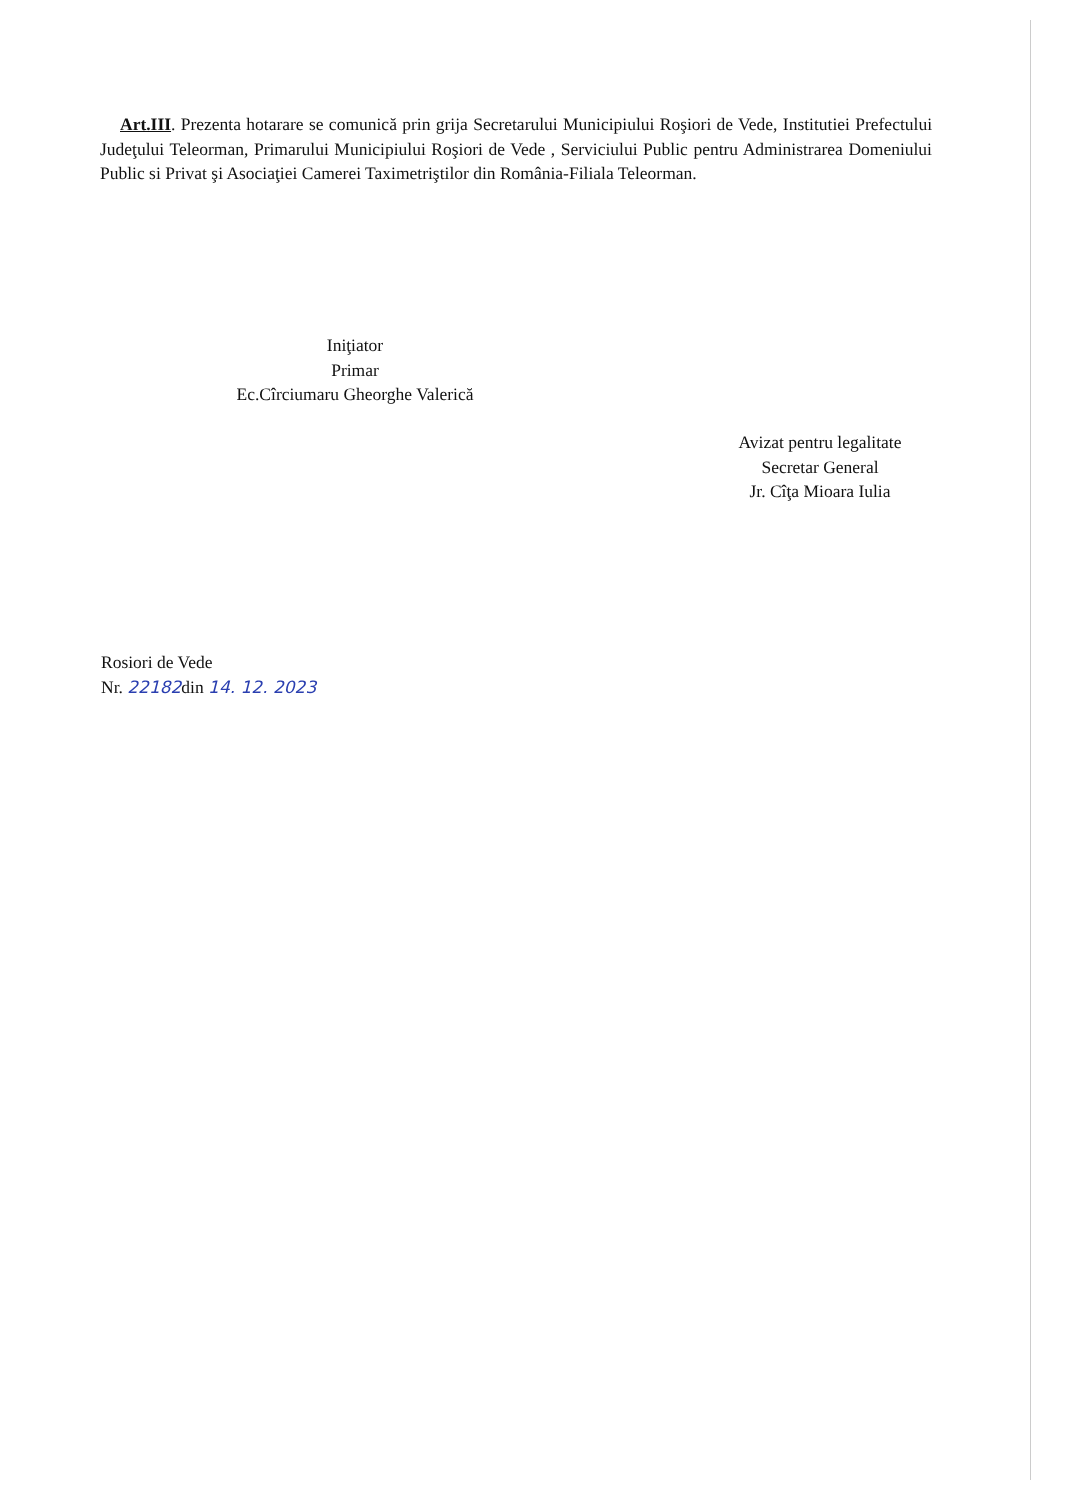Art.III. Prezenta hotarare se comunică prin grija Secretarului Municipiului Roşiori de Vede, Institutiei Prefectului Judeţului Teleorman, Primarului Municipiului Roşiori de Vede , Serviciului Public pentru Administrarea Domeniului Public si Privat şi Asociaţiei Camerei Taximetriştilor din România-Filiala Teleorman.
Iniţiator
Primar
Ec.Cîrciumaru Gheorghe Valerică
Avizat pentru legalitate
Secretar General
Jr. Cîţa Mioara Iulia
Rosiori de Vede
Nr. 22182din 14. 12. 2023